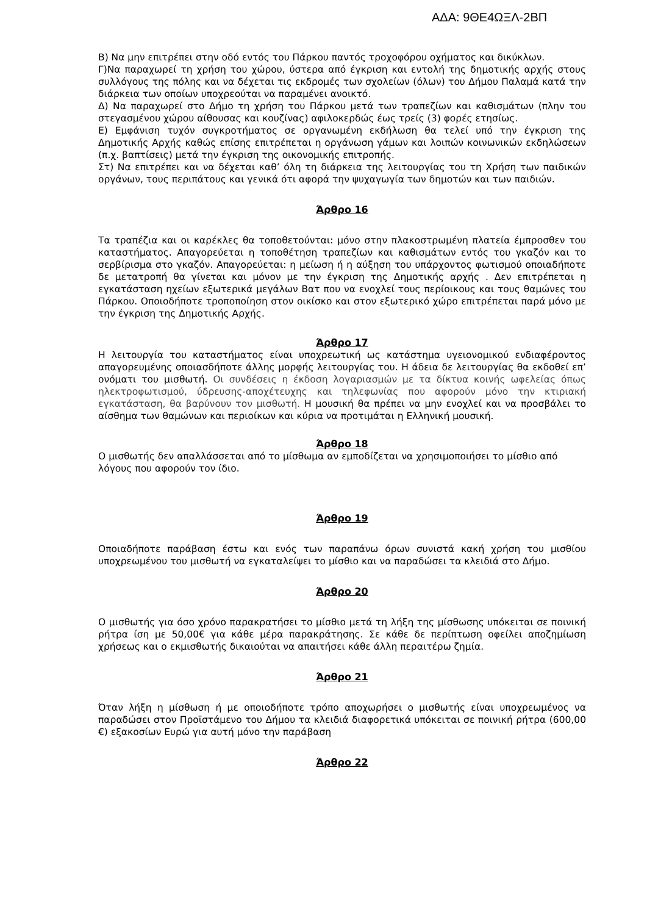ΑΔΑ: 9ΘΕ4ΩΞΛ-2ΒΠ
Β) Να μην επιτρέπει στην οδό εντός του Πάρκου παντός τροχοφόρου οχήματος και δικύκλων.
Γ)Να παραχωρεί τη χρήση του χώρου, ύστερα από έγκριση και εντολή της δημοτικής αρχής στους συλλόγους της πόλης και να δέχεται τις εκδρομές των σχολείων (όλων) του Δήμου Παλαμά κατά την διάρκεια των οποίων υποχρεούται να παραμένει ανοικτό.
Δ) Να παραχωρεί στο Δήμο τη χρήση του Πάρκου μετά των τραπεζίων και καθισμάτων (πλην του στεγασμένου χώρου αίθουσας και κουζίνας) αφιλοκερδώς έως τρείς (3) φορές ετησίως.
Ε) Εμφάνιση τυχόν συγκροτήματος σε οργανωμένη εκδήλωση θα τελεί υπό την έγκριση της Δημοτικής Αρχής καθώς επίσης επιτρέπεται η οργάνωση γάμων και λοιπών κοινωνικών εκδηλώσεων (π.χ. βαπτίσεις) μετά την έγκριση της οικονομικής επιτροπής.
Στ) Να επιτρέπει και να δέχεται καθ’ όλη τη διάρκεια της λειτουργίας του τη Χρήση των παιδικών οργάνων, τους περιπάτους και γενικά ότι αφορά την ψυχαγωγία των δημοτών και των παιδιών.
Άρθρο 16
Τα τραπέζια και οι καρέκλες θα τοποθετούνται: μόνο στην πλακοστρωμένη πλατεία έμπροσθεν του καταστήματος. Απαγορεύεται η τοποθέτηση τραπεζίων και καθισμάτων εντός του γκαζόν και το σερβίρισμα στο γκαζόν. Απαγορεύεται: η μείωση ή η αύξηση του υπάρχοντος φωτισμού οποιαδήποτε δε μετατροπή θα γίνεται και μόνον με την έγκριση της Δημοτικής αρχής . Δεν επιτρέπεται η εγκατάσταση ηχείων εξωτερικά μεγάλων Βατ που να ενοχλεί τους περίοικους και τους θαμώνες του Πάρκου. Οποιοδήποτε τροποποίηση στον οικίσκο και στον εξωτερικό χώρο επιτρέπεται παρά μόνο με την έγκριση της Δημοτικής Αρχής.
Άρθρο 17
Η λειτουργία του καταστήματος είναι υποχρεωτική ως κατάστημα υγειονομικού ενδιαφέροντος απαγορευμένης οποιασδήποτε άλλης μορφής λειτουργίας του. Η άδεια δε λειτουργίας θα εκδοθεί επ’ ονόματι του μισθωτή. Οι συνδέσεις η έκδοση λογαριασμών με τα δίκτυα κοινής ωφελείας όπως ηλεκτροφωτισμού, ύδρευσης-αποχέτευχης και τηλεφωνίας που αφορούν μόνο την κτιριακή εγκατάσταση, θα βαρύνουν τον μισθωτή. Η μουσική θα πρέπει να μην ενοχλεί και να προσβάλει το αίσθημα των θαμώνων και περιοίκων και κύρια να προτιμάται η Ελληνική μουσική.
Άρθρο 18
Ο μισθωτής δεν απαλλάσσεται από το μίσθωμα αν εμποδίζεται να χρησιμοποιήσει το μίσθιο από λόγους που αφορούν τον ίδιο.
Άρθρο 19
Οποιαδήποτε παράβαση έστω και ενός των παραπάνω όρων συνιστά κακή χρήση του μισθίου υποχρεωμένου του μισθωτή να εγκαταλείψει το μίσθιο και να παραδώσει τα κλειδιά στο Δήμο.
Άρθρο 20
Ο μισθωτής για όσο χρόνο παρακρατήσει το μίσθιο μετά τη λήξη της μίσθωσης υπόκειται σε ποινική ρήτρα ίση με 50,00€ για κάθε μέρα παρακράτησης. Σε κάθε δε περίπτωση οφείλει αποζημίωση χρήσεως και ο εκμισθωτής δικαιούται να απαιτήσει κάθε άλλη περαιτέρω ζημία.
Άρθρο 21
Όταν λήξη η μίσθωση ή με οποιοδήποτε τρόπο αποχωρήσει ο μισθωτής είναι υποχρεωμένος να παραδώσει στον Προϊστάμενο του Δήμου τα κλειδιά διαφορετικά υπόκειται σε ποινική ρήτρα (600,00 €) εξακοσίων Ευρώ για αυτή μόνο την παράβαση
Άρθρο 22